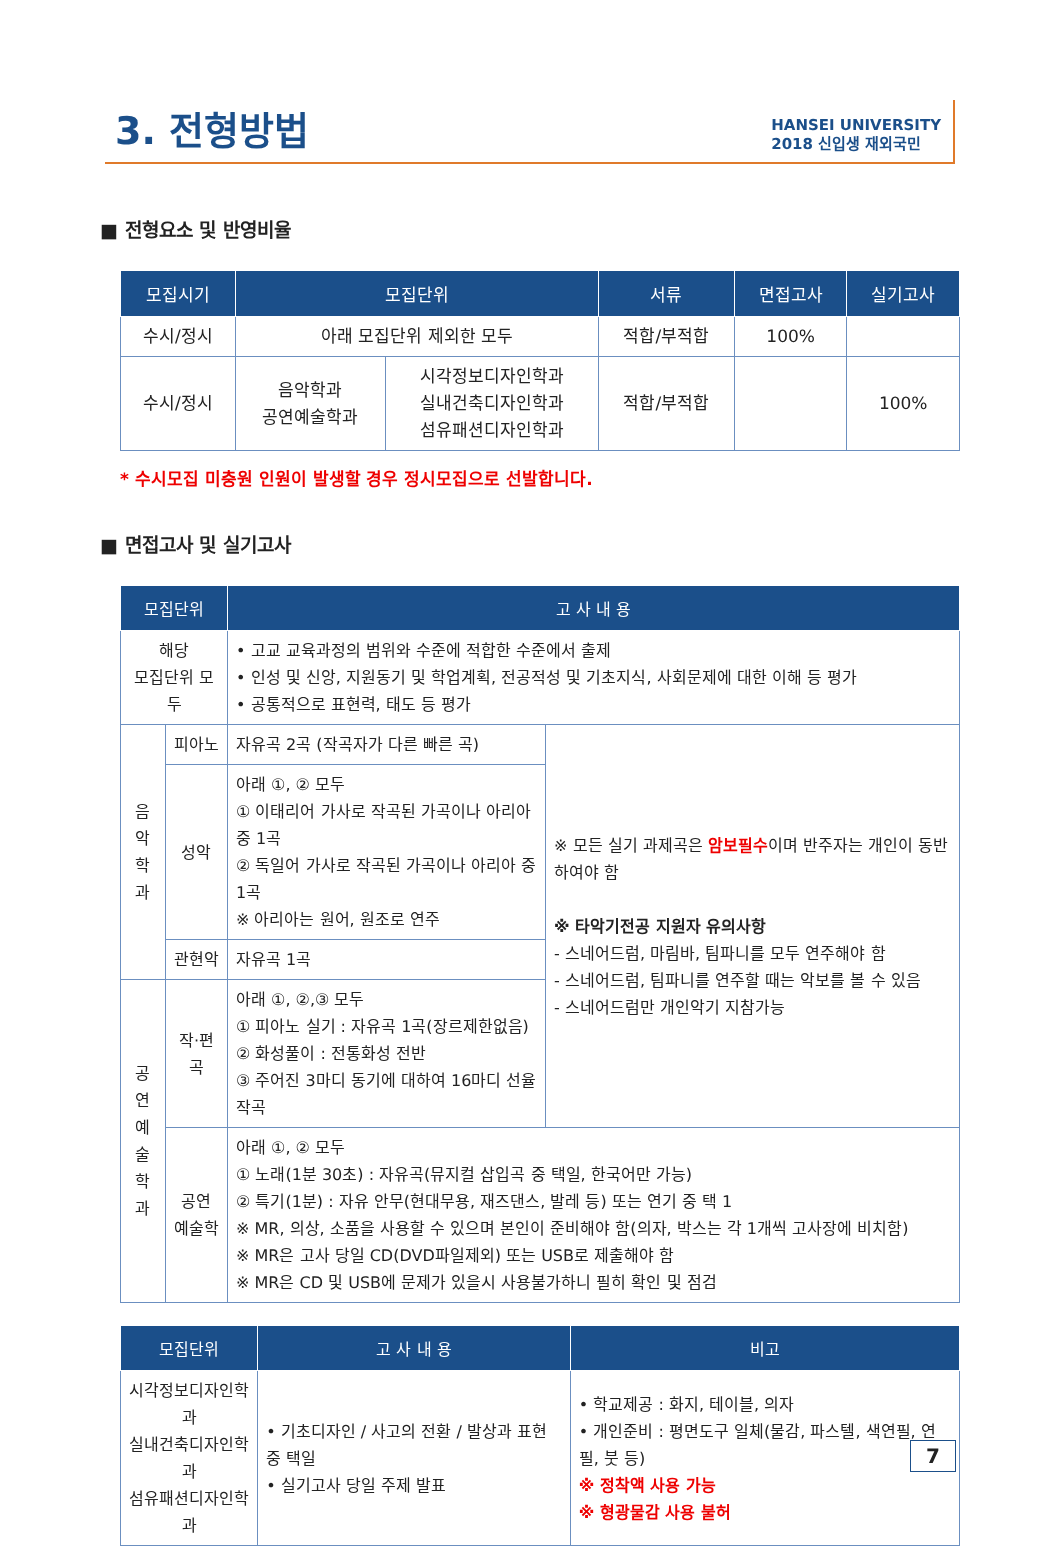3. 전형방법
HANSEI UNIVERSITY
2018 신입생 재외국민
■ 전형요소 및 반영비율
| 모집시기 | 모집단위 | | 서류 | 면접고사 | 실기고사 |
| --- | --- | --- | --- | --- | --- |
| 수시/정시 | 아래 모집단위 제외한 모두 | | 적합/부적합 | 100% | |
| 수시/정시 | 음악학과 공연예술학과 | 시각정보디자인학과 실내건축디자인학과 섬유패션디자인학과 | 적합/부적합 | | 100% |
* 수시모집 미충원 인원이 발생할 경우 정시모집으로 선발합니다.
■ 면접고사 및 실기고사
| 모집단위 | | 고 사 내 용 | |
| --- | --- | --- | --- |
| 해당 모집단위 모두 | | • 고교 교육과정의 범위와 수준에 적합한 수준에서 출제 • 인성 및 신앙, 지원동기 및 학업계획, 전공적성 및 기초지식, 사회문제에 대한 이해 등 평가 • 공통적으로 표현력, 태도 등 평가 | |
| 음악 학과 | 피아노 | 자유곡 2곡 (작곡자가 다른 빠른 곡) | ※ 모든 실기 과제곡은 암보필수 이며 반주자는 개인이 동반하여야 함 ※ 타악기전공 지원자 유의사항 - 스네어드럼, 마림바, 팀파니를 모두 연주해야 함 - 스네어드럼, 팀파니를 연주할 때는 악보를 볼 수 있음 - 스네어드럼만 개인악기 지참가능 |
| | 성악 | 아래 ①, ② 모두 ① 이태리어 가사로 작곡된 가곡이나 아리아 중 1곡 ② 독일어 가사로 작곡된 가곡이나 아리아 중 1곡 ※ 아리아는 원어, 원조로 연주 | |
| | 관현악 | 자유곡 1곡 | |
| 공연 예술 학과 | 작·편곡 | 아래 ①, ②,③ 모두 ① 피아노 실기 : 자유곡 1곡(장르제한없음) ② 화성풀이 : 전통화성 전반 ③ 주어진 3마디 동기에 대하여 16마디 선율 작곡 | |
| | 공연 예술학 | 아래 ①, ② 모두 ① 노래(1분 30초) : 자유곡(뮤지컬 삽입곡 중 택일, 한국어만 가능) ② 특기(1분) : 자유 안무(현대무용, 재즈댄스, 발레 등) 또는 연기 중 택 1 ※ MR, 의상, 소품을 사용할 수 있으며 본인이 준비해야 함(의자, 박스는 각 1개씩 고사장에 비치함) ※ MR은 고사 당일 CD(DVD파일제외) 또는 USB로 제출해야 함 ※ MR은 CD 및 USB에 문제가 있을시 사용불가하니 필히 확인 및 점검 | |
| 모집단위 | 고 사 내 용 | 비고 |
| --- | --- | --- |
| 시각정보디자인학과 실내건축디자인학과 섬유패션디자인학과 | • 기초디자인 / 사고의 전환 / 발상과 표현 중 택일 • 실기고사 당일 주제 발표 | • 학교제공 : 화지, 테이블, 의자 • 개인준비 : 평면도구 일체(물감, 파스텔, 색연필, 연필, 붓 등) ※ 정착액 사용 가능 ※ 형광물감 사용 불허 |
7